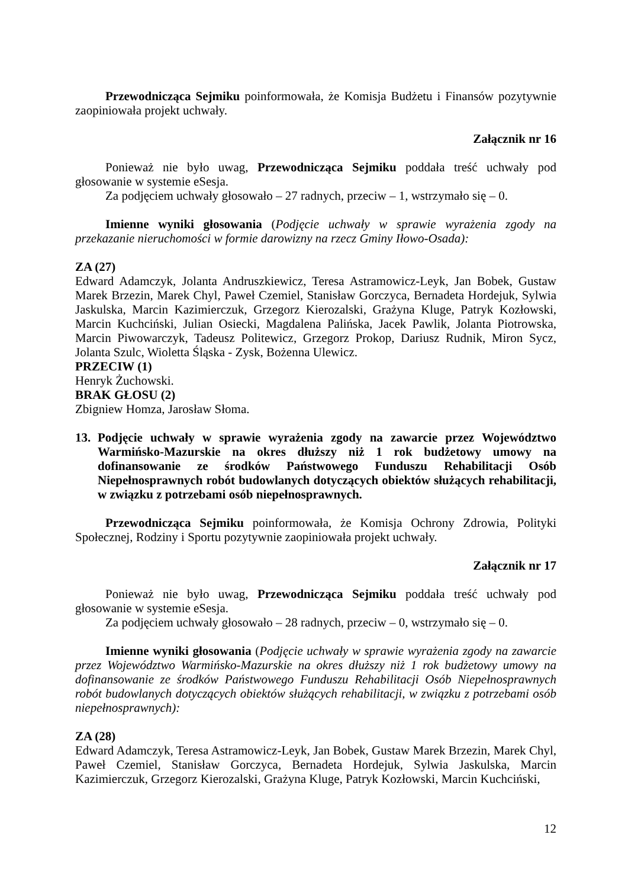Przewodnicząca Sejmiku poinformowała, że Komisja Budżetu i Finansów pozytywnie zaopiniowała projekt uchwały.
Załącznik nr 16
Ponieważ nie było uwag, Przewodnicząca Sejmiku poddała treść uchwały pod głosowanie w systemie eSesja.
Za podjęciem uchwały głosowało – 27 radnych, przeciw – 1, wstrzymało się – 0.
Imienne wyniki głosowania (Podjęcie uchwały w sprawie wyrażenia zgody na przekazanie nieruchomości w formie darowizny na rzecz Gminy Iłowo-Osada):
ZA (27)
Edward Adamczyk, Jolanta Andruszkiewicz, Teresa Astramowicz-Leyk, Jan Bobek, Gustaw Marek Brzezin, Marek Chyl, Paweł Czemiel, Stanisław Gorczyca, Bernadeta Hordejuk, Sylwia Jaskulska, Marcin Kazimierczuk, Grzegorz Kierozalski, Grażyna Kluge, Patryk Kozłowski, Marcin Kuchciński, Julian Osiecki, Magdalena Palińska, Jacek Pawlik, Jolanta Piotrowska, Marcin Piwowarczyk, Tadeusz Politewicz, Grzegorz Prokop, Dariusz Rudnik, Miron Sycz, Jolanta Szulc, Wioletta Śląska - Zysk, Bożenna Ulewicz.
PRZECIW (1)
Henryk Żuchowski.
BRAK GŁOSU (2)
Zbigniew Homza, Jarosław Słoma.
13. Podjęcie uchwały w sprawie wyrażenia zgody na zawarcie przez Województwo Warmińsko-Mazurskie na okres dłuższy niż 1 rok budżetowy umowy na dofinansowanie ze środków Państwowego Funduszu Rehabilitacji Osób Niepełnosprawnych robót budowlanych dotyczących obiektów służących rehabilitacji, w związku z potrzebami osób niepełnosprawnych.
Przewodnicząca Sejmiku poinformowała, że Komisja Ochrony Zdrowia, Polityki Społecznej, Rodziny i Sportu pozytywnie zaopiniowała projekt uchwały.
Załącznik nr 17
Ponieważ nie było uwag, Przewodnicząca Sejmiku poddała treść uchwały pod głosowanie w systemie eSesja.
Za podjęciem uchwały głosowało – 28 radnych, przeciw – 0, wstrzymało się – 0.
Imienne wyniki głosowania (Podjęcie uchwały w sprawie wyrażenia zgody na zawarcie przez Województwo Warmińsko-Mazurskie na okres dłuższy niż 1 rok budżetowy umowy na dofinansowanie ze środków Państwowego Funduszu Rehabilitacji Osób Niepełnosprawnych robót budowlanych dotyczących obiektów służących rehabilitacji, w związku z potrzebami osób niepełnosprawnych):
ZA (28)
Edward Adamczyk, Teresa Astramowicz-Leyk, Jan Bobek, Gustaw Marek Brzezin, Marek Chyl, Paweł Czemiel, Stanisław Gorczyca, Bernadeta Hordejuk, Sylwia Jaskulska, Marcin Kazimierczuk, Grzegorz Kierozalski, Grażyna Kluge, Patryk Kozłowski, Marcin Kuchciński,
12